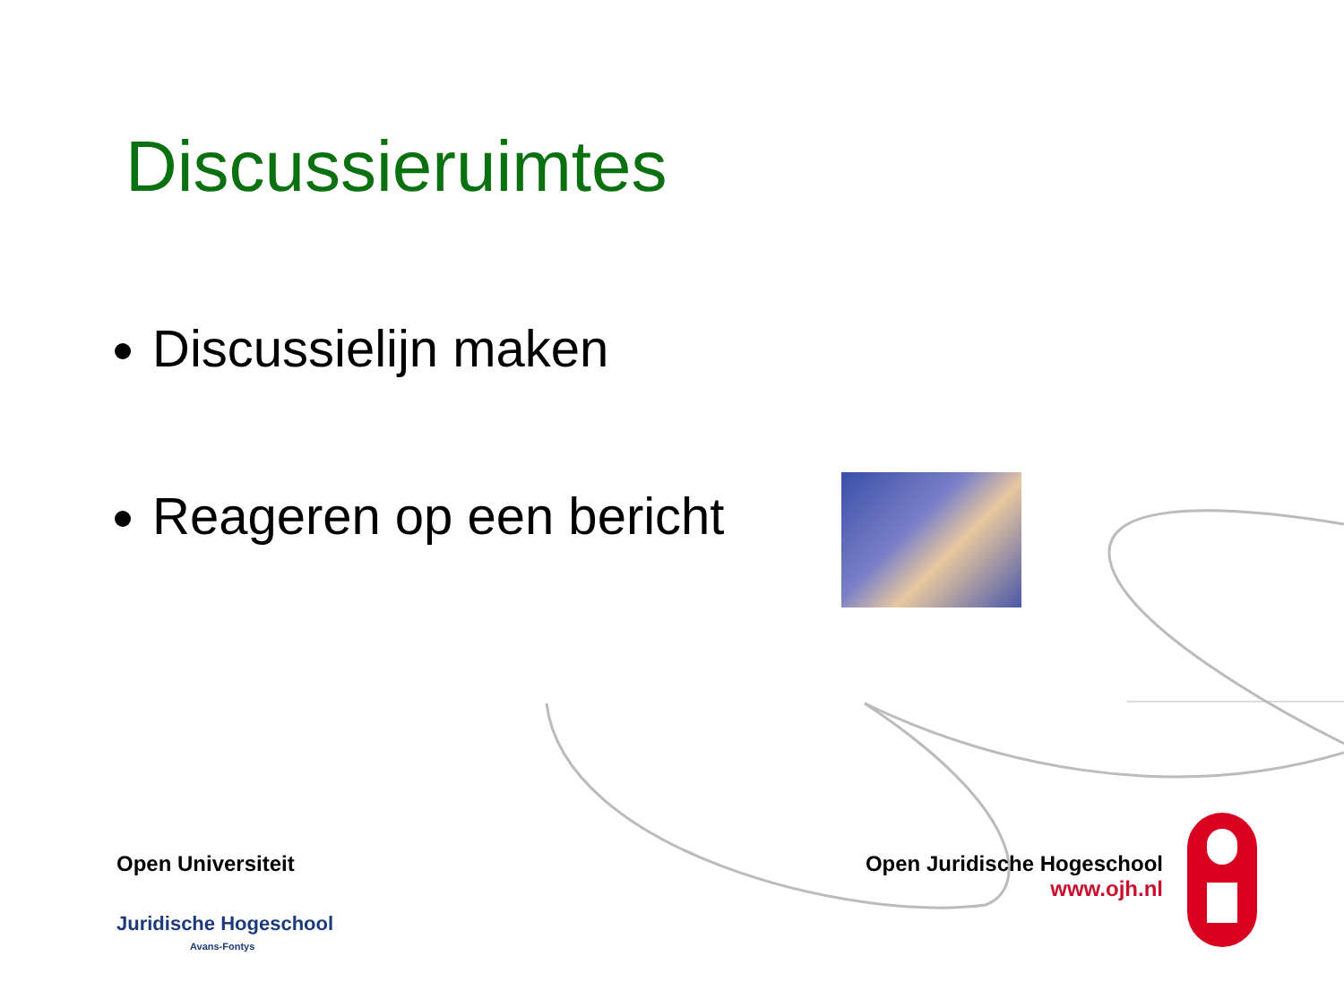Discussieruimtes
Discussielijn maken
Reageren op een bericht
Open Universiteit
Juridische Hogeschool
Avans-Fontys
Open Juridische Hogeschool
www.ojh.nl